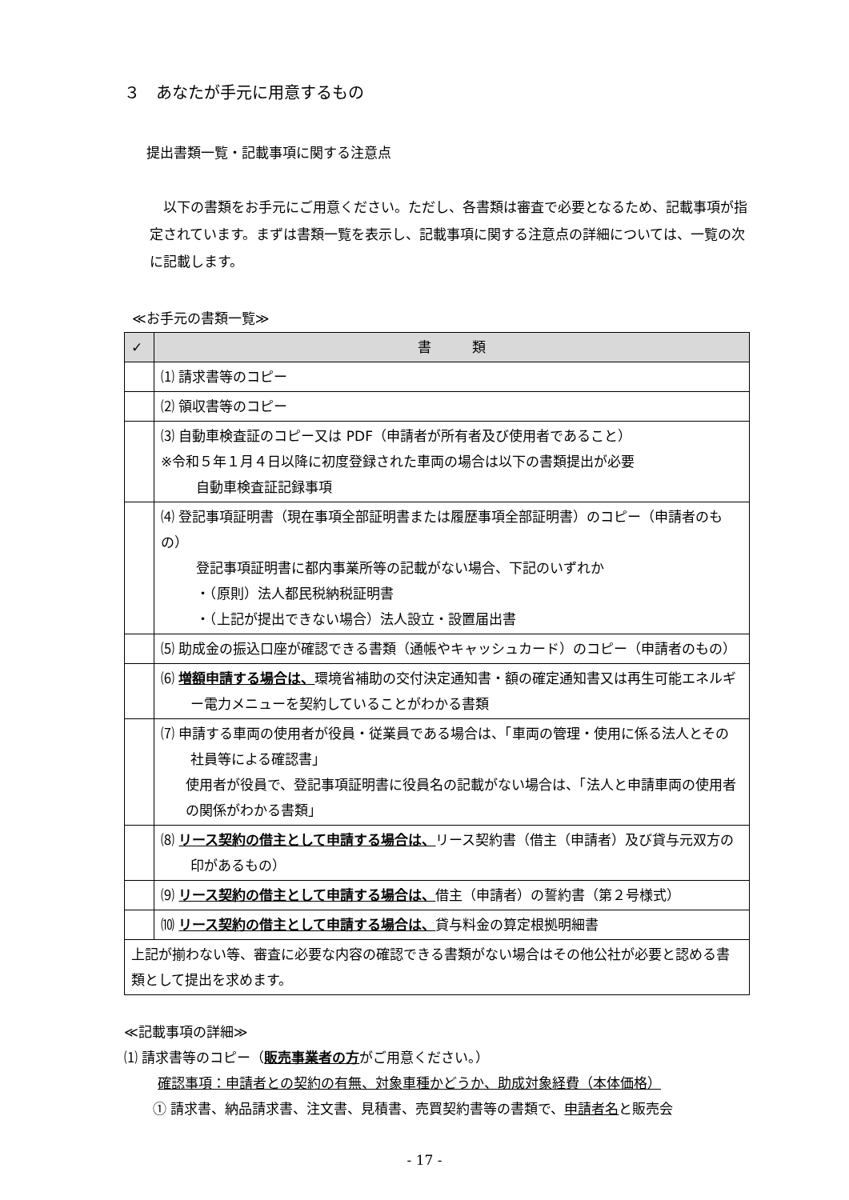３　あなたが手元に用意するもの
提出書類一覧・記載事項に関する注意点
以下の書類をお手元にご用意ください。ただし、各書類は審査で必要となるため、記載事項が指定されています。まずは書類一覧を表示し、記載事項に関する注意点の詳細については、一覧の次に記載します。
≪お手元の書類一覧≫
| ✓ | 書 類 |
| --- | --- |
| | ⑴ 請求書等のコピー |
| | ⑵ 領収書等のコピー |
| | ⑶ 自動車検査証のコピー又は PDF（申請者が所有者及び使用者であること） ※令和５年１月４日以降に初度登録された車両の場合は以下の書類提出が必要 自動車検査証記録事項 |
| | ⑷ 登記事項証明書（現在事項全部証明書または履歴事項全部証明書）のコピー（申請者のもの） 登記事項証明書に都内事業所等の記載がない場合、下記のいずれか ・（原則）法人都民税納税証明書 ・（上記が提出できない場合）法人設立・設置届出書 |
| | ⑸ 助成金の振込口座が確認できる書類（通帳やキャッシュカード）のコピー（申請者のもの） |
| | ⑹ 増額申請する場合は、 環境省補助の交付決定通知書・額の確定通知書又は再生可能エネルギー電力メニューを契約していることがわかる書類 |
| | ⑺ 申請する車両の使用者が役員・従業員である場合は、「車両の管理・使用に係る法人とその社員等による確認書」 使用者が役員で、登記事項証明書に役員名の記載がない場合は、「法人と申請車両の使用者の関係がわかる書類」 |
| | ⑻ リース契約の借主として申請する場合は、 リース契約書（借主（申請者）及び貸与元双方の印があるもの） |
| | ⑼ リース契約の借主として申請する場合は、 借主（申請者）の誓約書（第２号様式） |
| | ⑽ リース契約の借主として申請する場合は、 貸与料金の算定根拠明細書 |
| 上記が揃わない等、審査に必要な内容の確認できる書類がない場合はその他公社が必要と認める書類として提出を求めます。 | |
≪記載事項の詳細≫
⑴ 請求書等のコピー（販売事業者の方がご用意ください。）
確認事項：申請者との契約の有無、対象車種かどうか、助成対象経費（本体価格）
① 請求書、納品請求書、注文書、見積書、売買契約書等の書類で、申請者名と販売会
- 17 -